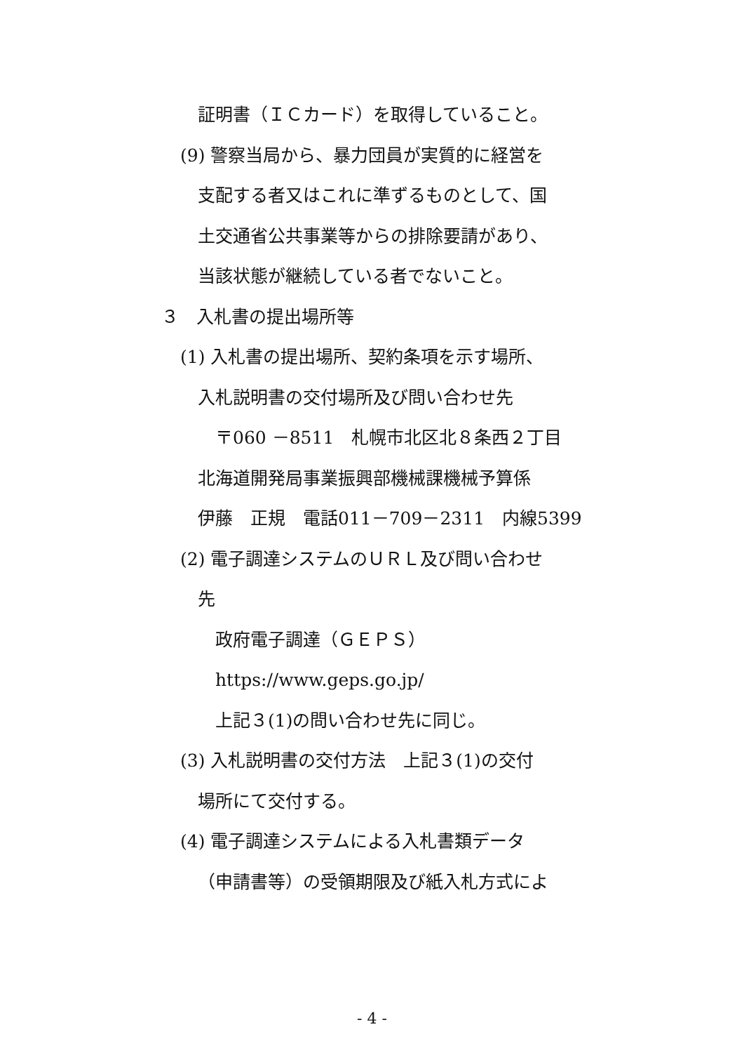証明書（ＩＣカード）を取得していること。
(9) 警察当局から、暴力団員が実質的に経営を
支配する者又はこれに準ずるものとして、国
土交通省公共事業等からの排除要請があり、
当該状態が継続している者でないこと。
３　入札書の提出場所等
(1) 入札書の提出場所、契約条項を示す場所、
入札説明書の交付場所及び問い合わせ先
〒060 －8511　札幌市北区北８条西２丁目
北海道開発局事業振興部機械課機械予算係
伊藤　正規　電話011－709－2311　内線5399
(2) 電子調達システムのＵＲＬ及び問い合わせ
先
政府電子調達（ＧＥＰＳ）
https://www.geps.go.jp/
上記３(1)の問い合わせ先に同じ。
(3) 入札説明書の交付方法　上記３(1)の交付
場所にて交付する。
(4) 電子調達システムによる入札書類データ
（申請書等）の受領期限及び紙入札方式によ
- 4 -